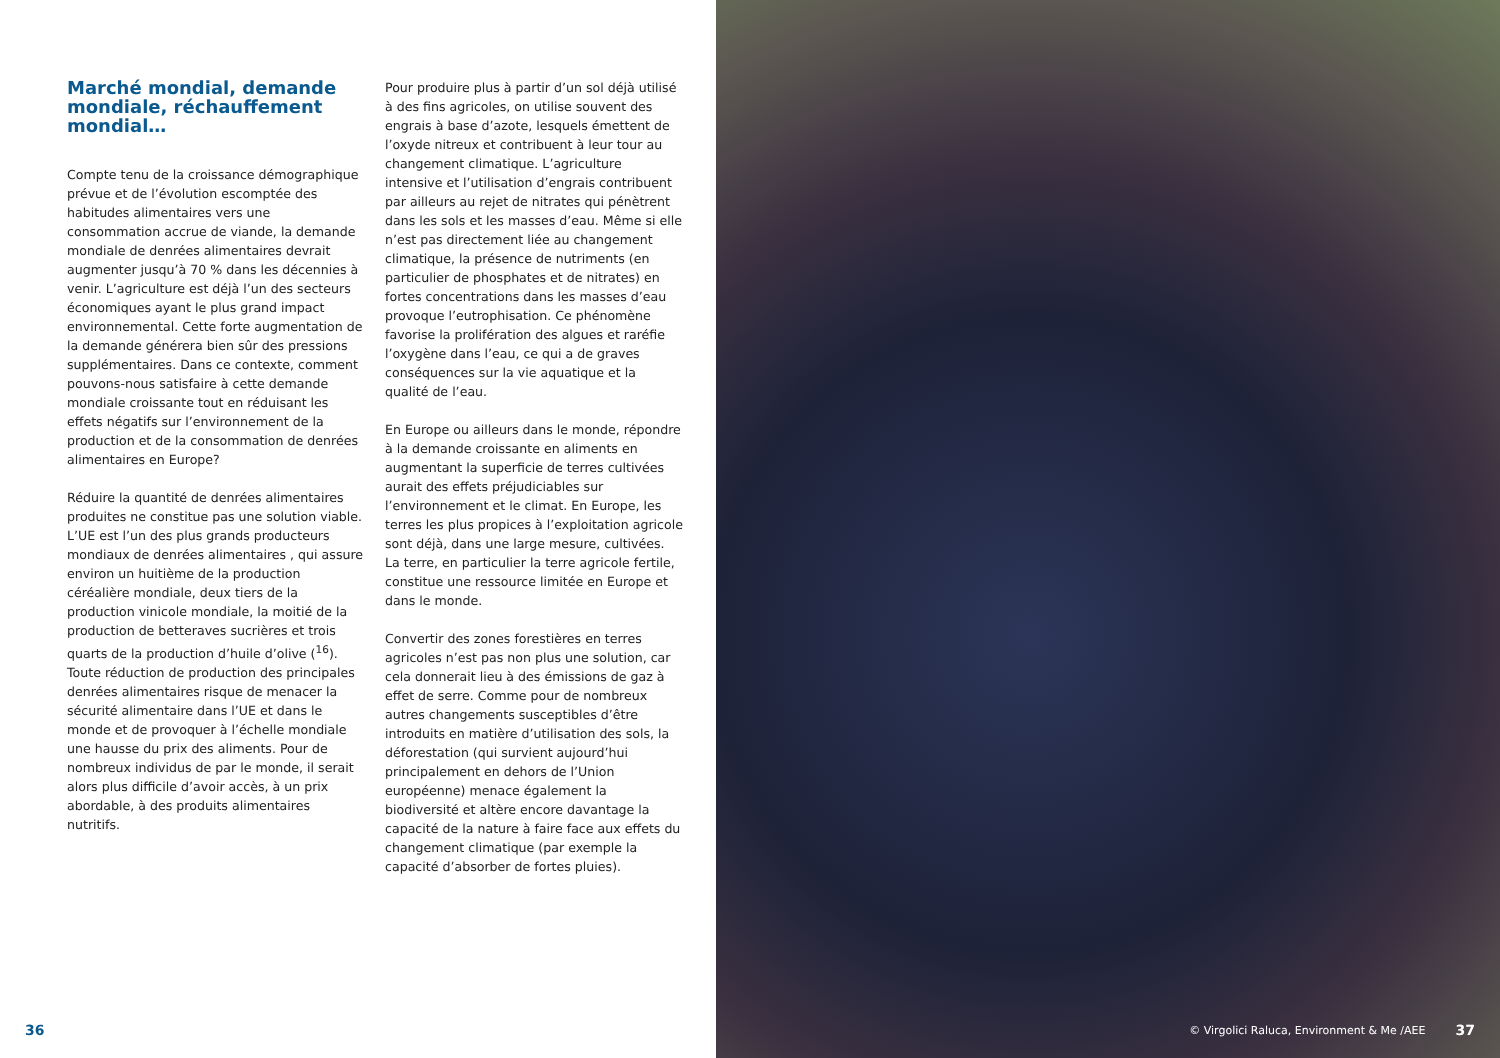Marché mondial, demande mondiale, réchauffement mondial…
Compte tenu de la croissance démographique prévue et de l’évolution escomptée des habitudes alimentaires vers une consommation accrue de viande, la demande mondiale de denrées alimentaires devrait augmenter jusqu’à 70 % dans les décennies à venir. L’agriculture est déjà l’un des secteurs économiques ayant le plus grand impact environnemental. Cette forte augmentation de la demande générera bien sûr des pressions supplémentaires. Dans ce contexte, comment pouvons-nous satisfaire à cette demande mondiale croissante tout en réduisant les effets négatifs sur l’environnement de la production et de la consommation de denrées alimentaires en Europe?
Réduire la quantité de denrées alimentaires produites ne constitue pas une solution viable. L’UE est l’un des plus grands producteurs mondiaux de denrées alimentaires , qui assure environ un huitième de la production céréalière mondiale, deux tiers de la production vinicole mondiale, la moitié de la production de betteraves sucrières et trois quarts de la production d’huile d’olive (<sup>16</sup>). Toute réduction de production des principales denrées alimentaires risque de menacer la sécurité alimentaire dans l’UE et dans le monde et de provoquer à l’échelle mondiale une hausse du prix des aliments. Pour de nombreux individus de par le monde, il serait alors plus difficile d’avoir accès, à un prix abordable, à des produits alimentaires nutritifs.
Pour produire plus à partir d’un sol déjà utilisé à des fins agricoles, on utilise souvent des engrais à base d’azote, lesquels émettent de l’oxyde nitreux et contribuent à leur tour au changement climatique. L’agriculture intensive et l’utilisation d’engrais contribuent par ailleurs au rejet de nitrates qui pénètrent dans les sols et les masses d’eau. Même si elle n’est pas directement liée au changement climatique, la présence de nutriments (en particulier de phosphates et de nitrates) en fortes concentrations dans les masses d’eau provoque l’eutrophisation. Ce phénomène favorise la prolifération des algues et raréfie l’oxygène dans l’eau, ce qui a de graves conséquences sur la vie aquatique et la qualité de l’eau.
En Europe ou ailleurs dans le monde, répondre à la demande croissante en aliments en augmentant la superficie de terres cultivées aurait des effets préjudiciables sur l’environnement et le climat. En Europe, les terres les plus propices à l’exploitation agricole sont déjà, dans une large mesure, cultivées. La terre, en particulier la terre agricole fertile, constitue une ressource limitée en Europe et dans le monde.
Convertir des zones forestières en terres agricoles n’est pas non plus une solution, car cela donnerait lieu à des émissions de gaz à effet de serre. Comme pour de nombreux autres changements susceptibles d’être introduits en matière d’utilisation des sols, la déforestation (qui survient aujourd’hui principalement en dehors de l’Union européenne) menace également la biodiversité et altère encore davantage la capacité de la nature à faire face aux effets du changement climatique (par exemple la capacité d’absorber de fortes pluies).
36
© Virgolici Raluca, Environment & Me /AEE 37